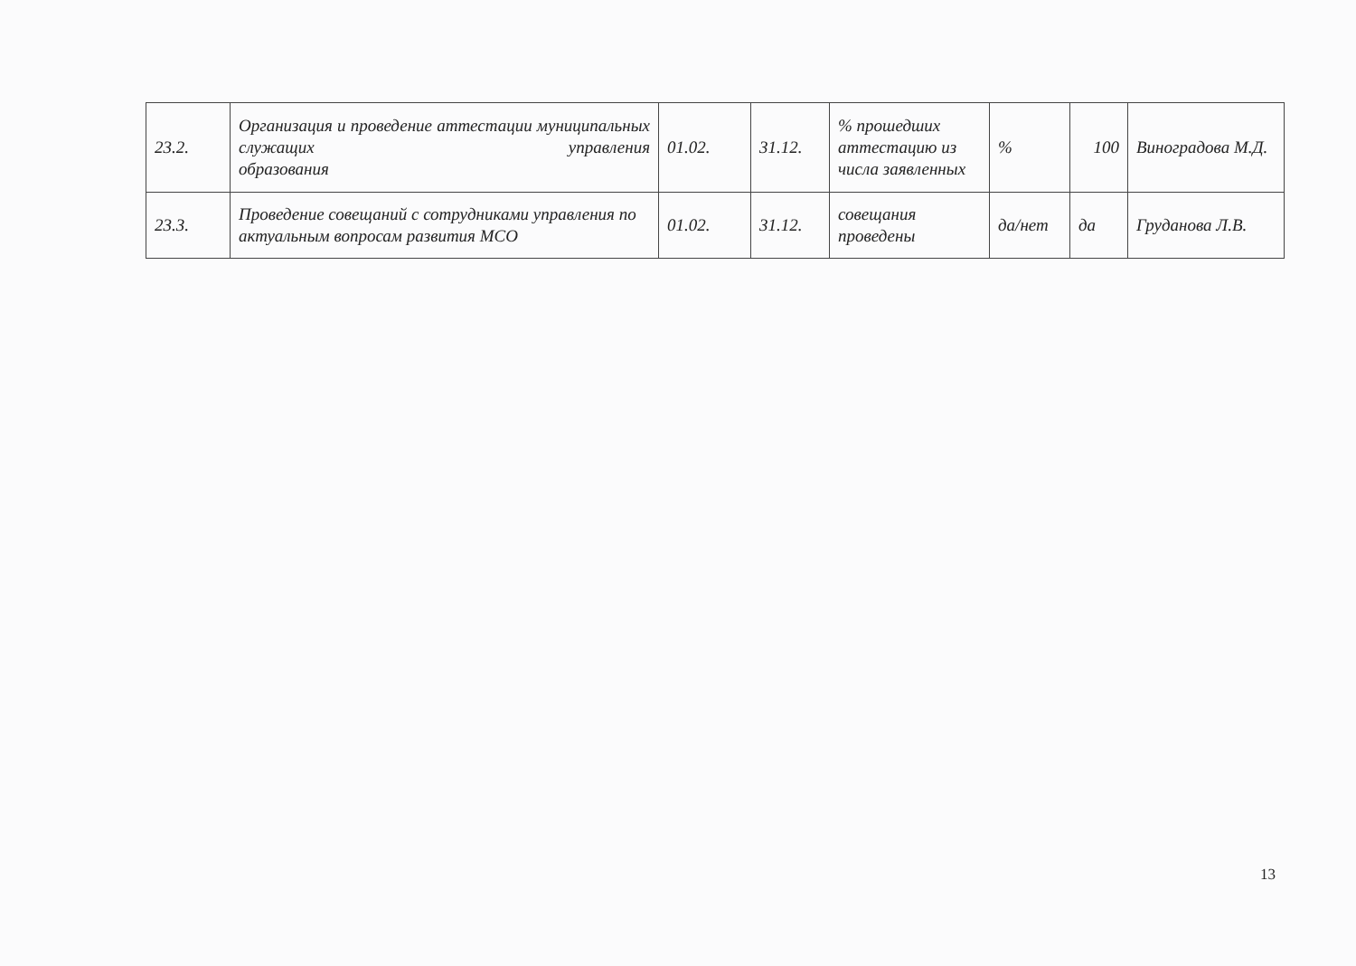| 23.2. | Организация и проведение аттестации муниципальных служащих управления образования | 01.02. | 31.12. | % прошедших аттестацию из числа заявленных | % | 100 | Виноградова М.Д. |
| 23.3. | Проведение совещаний с сотрудниками управления по актуальным вопросам развития МСО | 01.02. | 31.12. | совещания проведены | да/нет | да | Груданова Л.В. |
13